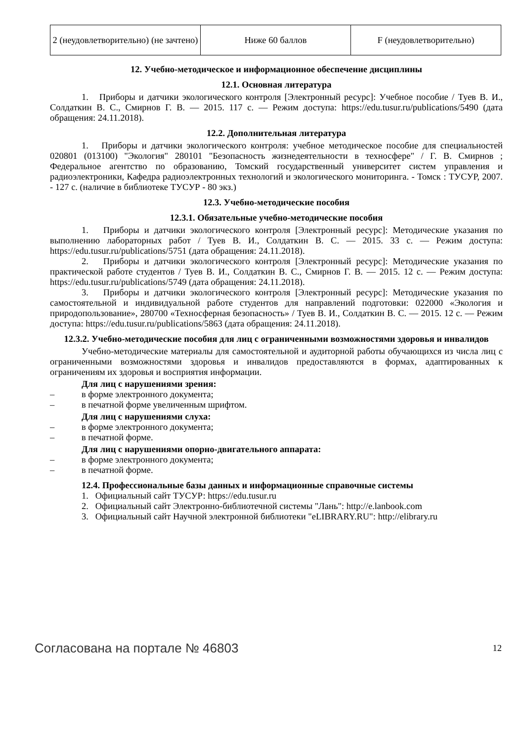| 2 (неудовлетворительно) (не зачтено) | Ниже 60 баллов | F (неудовлетворительно) |
12. Учебно-методическое и информационное обеспечение дисциплины
12.1. Основная литература
1. Приборы и датчики экологического контроля [Электронный ресурс]: Учебное пособие / Туев В. И., Солдаткин В. С., Смирнов Г. В. — 2015. 117 с. — Режим доступа: https://edu.tusur.ru/publications/5490 (дата обращения: 24.11.2018).
12.2. Дополнительная литература
1. Приборы и датчики экологического контроля: учебное методическое пособие для специальностей 020801 (013100) "Экология" 280101 "Безопасность жизнедеятельности в техносфере" / Г. В. Смирнов ; Федеральное агентство по образованию, Томский государственный университет систем управления и радиоэлектроники, Кафедра радиоэлектронных технологий и экологического мониторинга. - Томск : ТУСУР, 2007. - 127 с. (наличие в библиотеке ТУСУР - 80 экз.)
12.3. Учебно-методические пособия
12.3.1. Обязательные учебно-методические пособия
1. Приборы и датчики экологического контроля [Электронный ресурс]: Методические указания по выполнению лабораторных работ / Туев В. И., Солдаткин В. С. — 2015. 33 с. — Режим доступа: https://edu.tusur.ru/publications/5751 (дата обращения: 24.11.2018).
2. Приборы и датчики экологического контроля [Электронный ресурс]: Методические указания по практической работе студентов / Туев В. И., Солдаткин В. С., Смирнов Г. В. — 2015. 12 с. — Режим доступа: https://edu.tusur.ru/publications/5749 (дата обращения: 24.11.2018).
3. Приборы и датчики экологического контроля [Электронный ресурс]: Методические указания по самостоятельной и индивидуальной работе студентов для направлений подготовки: 022000 «Экология и природопользование», 280700 «Техносферная безопасность» / Туев В. И., Солдаткин В. С. — 2015. 12 с. — Режим доступа: https://edu.tusur.ru/publications/5863 (дата обращения: 24.11.2018).
12.3.2. Учебно-методические пособия для лиц с ограниченными возможностями здоровья и инвалидов
Учебно-методические материалы для самостоятельной и аудиторной работы обучающихся из числа лиц с ограниченными возможностями здоровья и инвалидов предоставляются в формах, адаптированных к ограничениям их здоровья и восприятия информации.
Для лиц с нарушениями зрения:
– в форме электронного документа;
– в печатной форме увеличенным шрифтом.
Для лиц с нарушениями слуха:
– в форме электронного документа;
– в печатной форме.
Для лиц с нарушениями опорно-двигательного аппарата:
– в форме электронного документа;
– в печатной форме.
12.4. Профессиональные базы данных и информационные справочные системы
1. Официальный сайт ТУСУР: https://edu.tusur.ru
2. Официальный сайт Электронно-библиотечной системы "Лань": http://e.lanbook.com
3. Официальный сайт Научной электронной библиотеки "eLIBRARY.RU": http://elibrary.ru
Согласована на портале № 46803 12